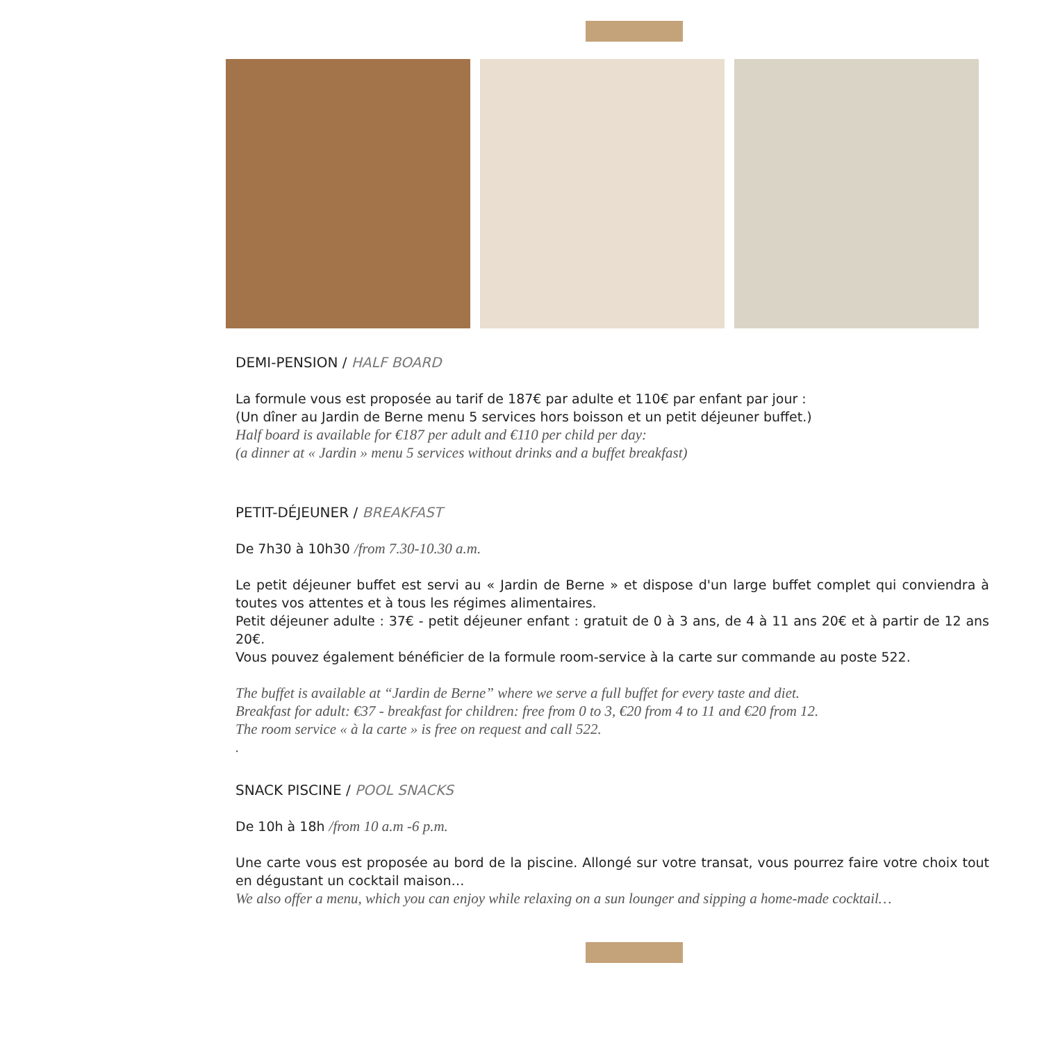DEMI-PENSION / HALF BOARD
La formule vous est proposée au tarif de 187€ par adulte et 110€ par enfant par jour :
(Un dîner au Jardin de Berne menu 5 services hors boisson et un petit déjeuner buffet.)
Half board is available for €187 per adult and €110 per child per day:
(a dinner at « Jardin » menu 5 services without drinks and a buffet breakfast)
PETIT-DÉJEUNER / BREAKFAST
De 7h30 à 10h30 /from 7.30-10.30 a.m.
Le petit déjeuner buffet est servi au « Jardin de Berne » et dispose d'un large buffet complet qui conviendra à toutes vos attentes et à tous les régimes alimentaires.
Petit déjeuner adulte : 37€ - petit déjeuner enfant : gratuit de 0 à 3 ans, de 4 à 11 ans 20€ et à partir de 12 ans 20€.
Vous pouvez également bénéficier de la formule room-service à la carte sur commande au poste 522.
The buffet is available at “Jardin de Berne” where we serve a full buffet for every taste and diet.
Breakfast for adult: €37 - breakfast for children: free from 0 to 3, €20 from 4 to 11 and €20 from 12.
The room service « à la carte » is free on request and call 522.
.
SNACK PISCINE / POOL SNACKS
De 10h à 18h /from 10 a.m -6 p.m.
Une carte vous est proposée au bord de la piscine. Allongé sur votre transat, vous pourrez faire votre choix tout en dégustant un cocktail maison…
We also offer a menu, which you can enjoy while relaxing on a sun lounger and sipping a home-made cocktail…